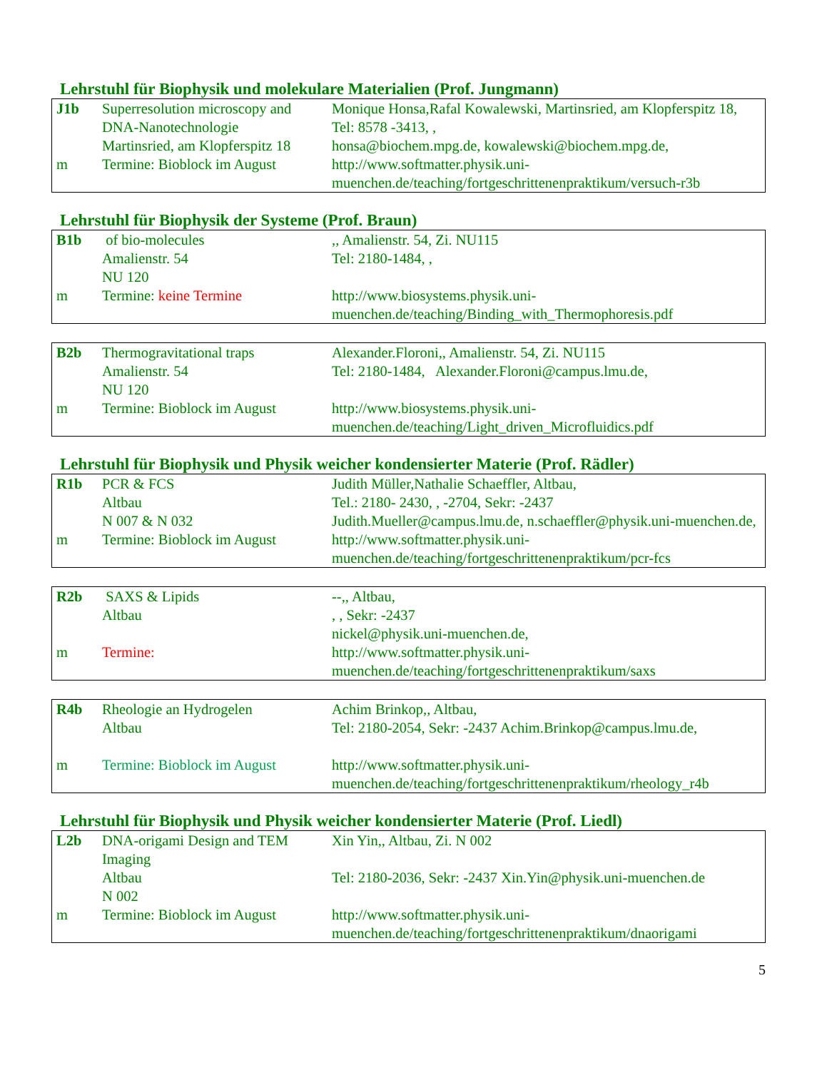Lehrstuhl für Biophysik und molekulare Materialien (Prof. Jungmann)
| J1b | Superresolution microscopy and DNA-Nanotechnologie Martinsried, am Klopferspitz 18 | Monique Honsa,Rafal Kowalewski, Martinsried, am Klopferspitz 18, Tel: 8578 -3413, , honsa@biochem.mpg.de, kowalewski@biochem.mpg.de, |
| m | Termine: Bioblock im August | http://www.softmatter.physik.uni-muenchen.de/teaching/fortgeschrittenenpraktikum/versuch-r3b |
Lehrstuhl für Biophysik der Systeme (Prof. Braun)
| B1b | of bio-molecules Amalienstr. 54 NU 120 | ,, Amalienstr. 54, Zi. NU115 Tel: 2180-1484, , |
| m | Termine: keine Termine | http://www.biosystems.physik.uni-muenchen.de/teaching/Binding_with_Thermophoresis.pdf |
| B2b | Thermogravitational traps Amalienstr. 54 NU 120 | Alexander.Floroni,, Amalienstr. 54, Zi. NU115 Tel: 2180-1484, Alexander.Floroni@campus.lmu.de, |
| m | Termine: Bioblock im August | http://www.biosystems.physik.uni-muenchen.de/teaching/Light_driven_Microfluidics.pdf |
Lehrstuhl für Biophysik und Physik weicher kondensierter Materie (Prof. Rädler)
| R1b | PCR & FCS Altbau N 007 & N 032 | Judith Müller,Nathalie Schaeffler, Altbau, Tel.: 2180- 2430, , -2704, Sekr: -2437 Judith.Mueller@campus.lmu.de, n.schaeffler@physik.uni-muenchen.de, |
| m | Termine: Bioblock im August | http://www.softmatter.physik.uni-muenchen.de/teaching/fortgeschrittenenpraktikum/pcr-fcs |
| R2b | SAXS & Lipids Altbau | --,, Altbau, , , Sekr: -2437 nickel@physik.uni-muenchen.de, |
| m | Termine: | http://www.softmatter.physik.uni-muenchen.de/teaching/fortgeschrittenenpraktikum/saxs |
| R4b | Rheologie an Hydrogelen Altbau | Achim Brinkop,, Altbau, Tel: 2180-2054, Sekr: -2437 Achim.Brinkop@campus.lmu.de, |
| m | Termine: Bioblock im August | http://www.softmatter.physik.uni-muenchen.de/teaching/fortgeschrittenenpraktikum/rheology_r4b |
Lehrstuhl für Biophysik und Physik weicher kondensierter Materie (Prof. Liedl)
| L2b | DNA-origami Design and TEM Imaging Altbau N 002 | Xin Yin,, Altbau, Zi. N 002 Tel: 2180-2036, Sekr: -2437 Xin.Yin@physik.uni-muenchen.de |
| m | Termine: Bioblock im August | http://www.softmatter.physik.uni-muenchen.de/teaching/fortgeschrittenenpraktikum/dnaorigami |
5